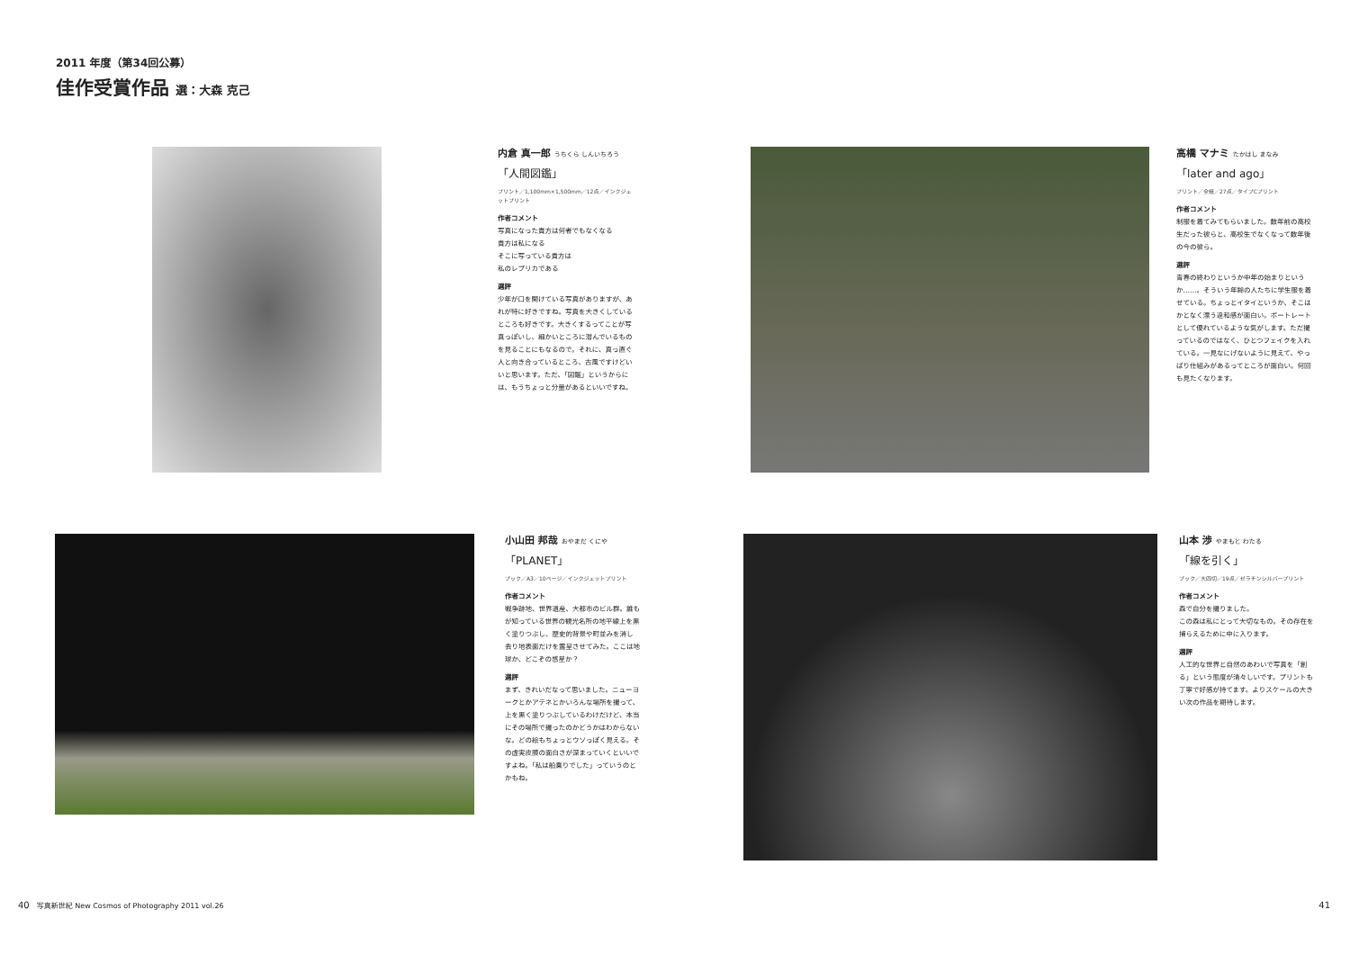2011 年度（第34回公募）
佳作受賞作品 選：大森 克己
内倉 真一郎 うちくら しんいちろう
「人間図鑑」
プリント／1,100mm×1,500mm／12点／インクジェットプリント
作者コメント
写真になった貴方は何者でもなくなる
貴方は私になる
そこに写っている貴方は
私のレプリカである
選評
少年が口を開けている写真がありますが、あれが特に好きですね。写真を大きくしているところも好きです。大きくするってことが写真っぽいし、細かいところに潜んでいるものを見ることにもなるので。それに、真っ直ぐ人と向き合っているところ、古風ですけどいいと思います。ただ、「図鑑」というからには、もうちょっと分量があるといいですね。
高橋 マナミ たかはし まなみ
「later and ago」
プリント／全紙／27点／タイプCプリント
作者コメント
制服を着てみてもらいました。数年前の高校生だった彼らと、高校生でなくなって数年後の今の彼ら。
選評
青春の終わりというか中年の始まりというか……。そういう年齢の人たちに学生服を着せている。ちょっとイタイというか、そこはかとなく漂う違和感が面白い。ポートレートとして優れているような気がします。ただ撮っているのではなく、ひとつフェイクを入れている。一見なにげないように見えて、やっぱり仕組みがあるってところが面白い。何回も見たくなります。
小山田 邦哉 おやまだ くにや
「PLANET」
ブック／A3／10ページ／インクジェットプリント
作者コメント
戦争跡地、世界遺産、大都市のビル群。誰もが知っている世界の観光名所の地平線上を黒く塗りつぶし、歴史的背景や町並みを消し去り地表面だけを露呈させてみた。ここは地球か、どこぞの惑星か？
選評
まず、きれいだなって思いました。ニューヨークとかアテネとかいろんな場所を撮って、上を黒く塗りつぶしているわけだけど、本当にその場所で撮ったのかどうかはわからないな。どの絵もちょっとウソっぽく見える。その虚実皮膜の面白さが深まっていくといいですよね。「私は船乗りでした」っていうのとかもね。
山本 渉 やまもと わたる
「線を引く」
ブック／大四切／19点／ゼラチンシルバープリント
作者コメント
森で自分を撮りました。
この森は私にとって大切なもの。その存在を捕らえるために中に入ります。
選評
人工的な世界と自然のあわいで写真を「創る」という態度が清々しいです。プリントも丁寧で好感が持てます。よりスケールの大きい次の作品を期待します。
40　写真新世紀 New Cosmos of Photography 2011 vol.26
41